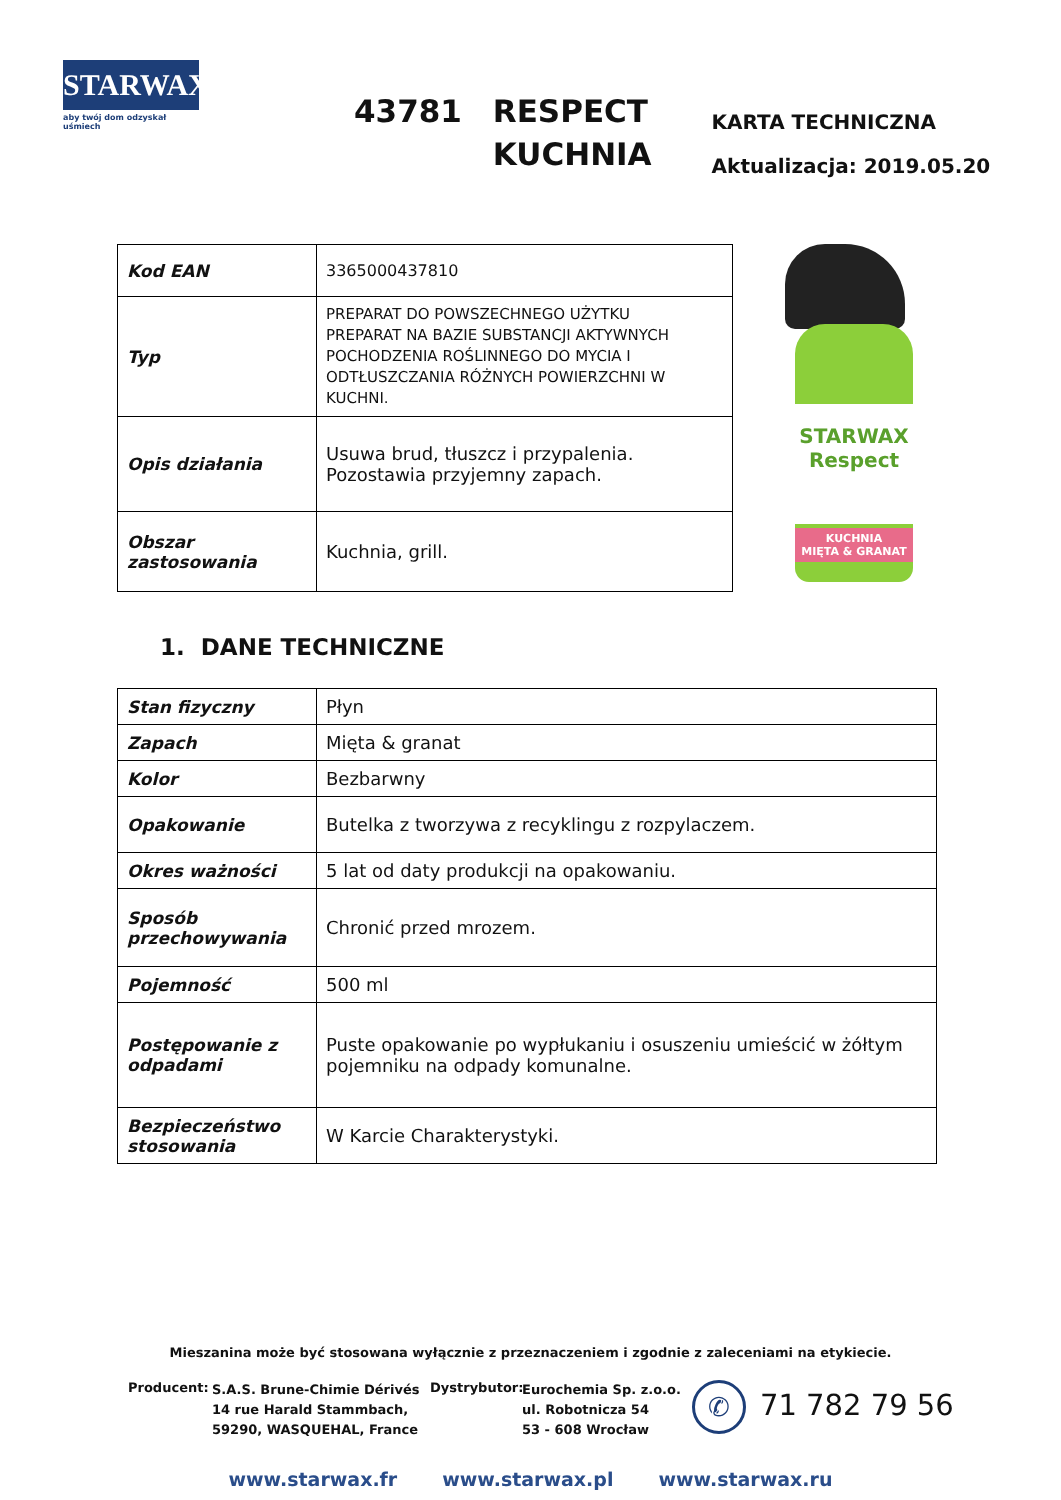STARWAX
aby twój dom odzyskał uśmiech
43781 RESPECT
KUCHNIA
KARTA TECHNICZNA
Aktualizacja: 2019.05.20
| Kod EAN | 3365000437810 |
| Typ | PREPARAT DO POWSZECHNEGO UŻYTKU PREPARAT NA BAZIE SUBSTANCJI AKTYWNYCH POCHODZENIA ROŚLINNEGO DO MYCIA I ODTŁUSZCZANIA RÓŻNYCH POWIERZCHNI W KUCHNI. |
| Opis działania | Usuwa brud, tłuszcz i przypalenia. Pozostawia przyjemny zapach. |
| Obszar zastosowania | Kuchnia, grill. |
STARWAX
Respect
KUCHNIA
MIĘTA & GRANAT
1. DANE TECHNICZNE
| Stan fizyczny | Płyn |
| Zapach | Mięta & granat |
| Kolor | Bezbarwny |
| Opakowanie | Butelka z tworzywa z recyklingu z rozpylaczem. |
| Okres ważności | 5 lat od daty produkcji na opakowaniu. |
| Sposób przechowywania | Chronić przed mrozem. |
| Pojemność | 500 ml |
| Postępowanie z odpadami | Puste opakowanie po wypłukaniu i osuszeniu umieścić w żółtym pojemniku na odpady komunalne. |
| Bezpieczeństwo stosowania | W Karcie Charakterystyki. |
Mieszanina może być stosowana wyłącznie z przeznaczeniem i zgodnie z zaleceniami na etykiecie.
Producent:
S.A.S. Brune-Chimie Dérivés
14 rue Harald Stammbach,
59290, WASQUEHAL, France
Dystrybutor:
Eurochemia Sp. z.o.o.
ul. Robotnicza 54
53 - 608 Wrocław
✆
71 782 79 56
www.starwax.fr www.starwax.pl www.starwax.ru